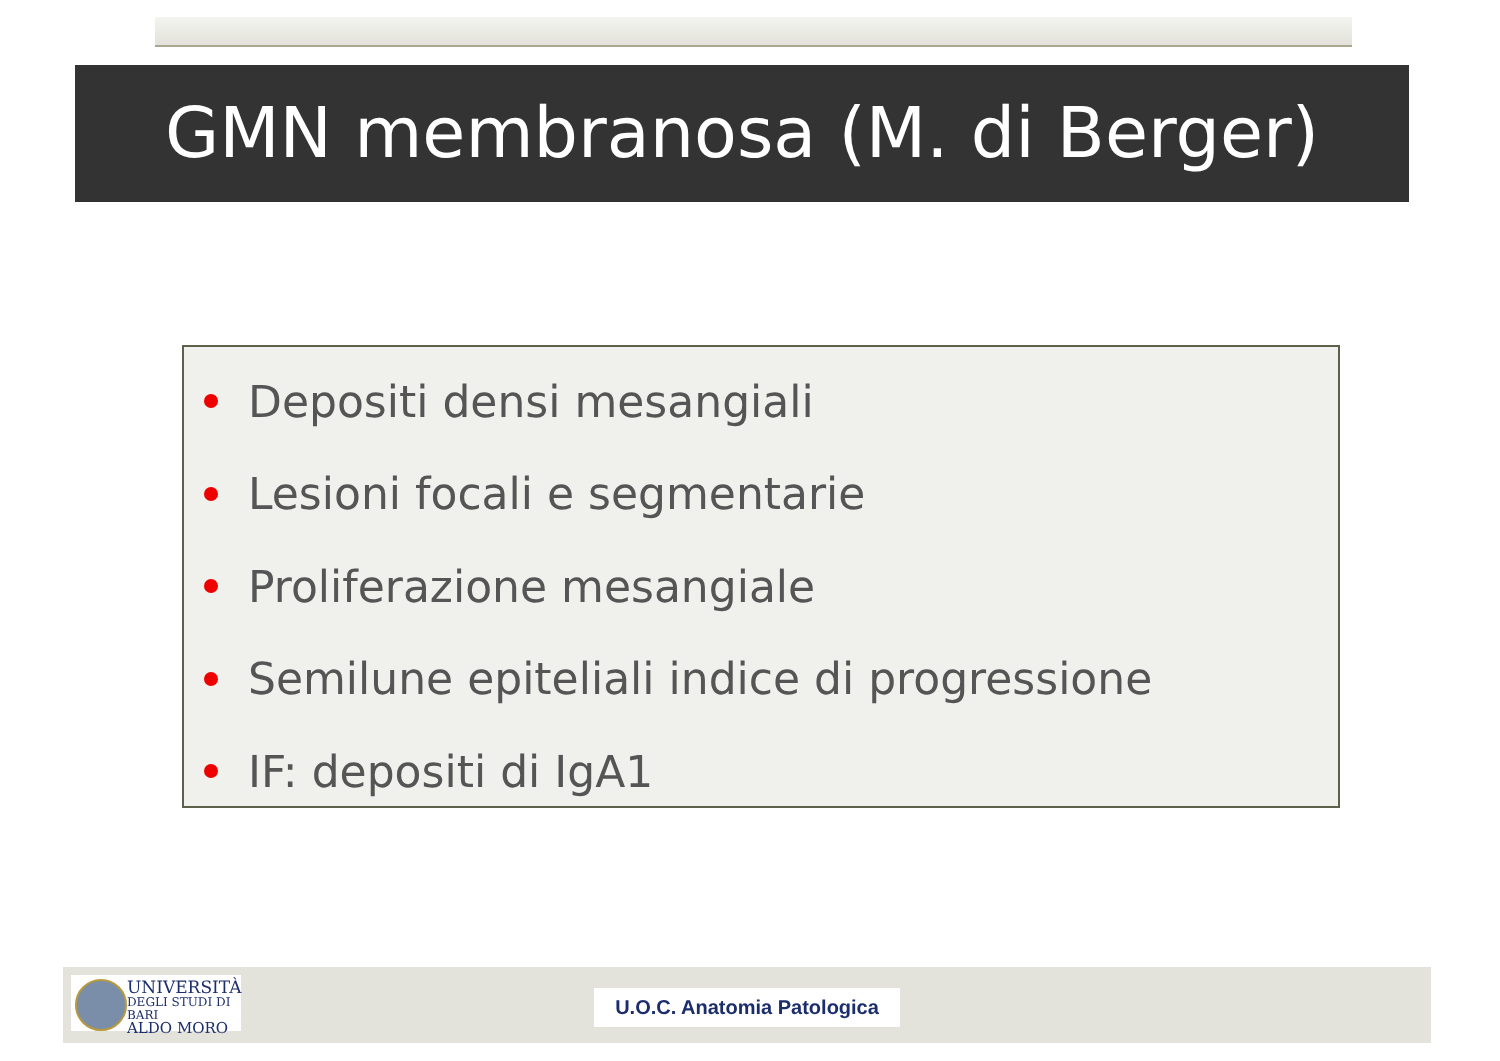GMN membranosa (M. di Berger)
Depositi densi mesangiali
Lesioni focali e segmentarie
Proliferazione mesangiale
Semilune epiteliali indice di progressione
IF: depositi di IgA1
UNIVERSITÀ
DEGLI STUDI DI BARI
ALDO MORO
U.O.C. Anatomia Patologica